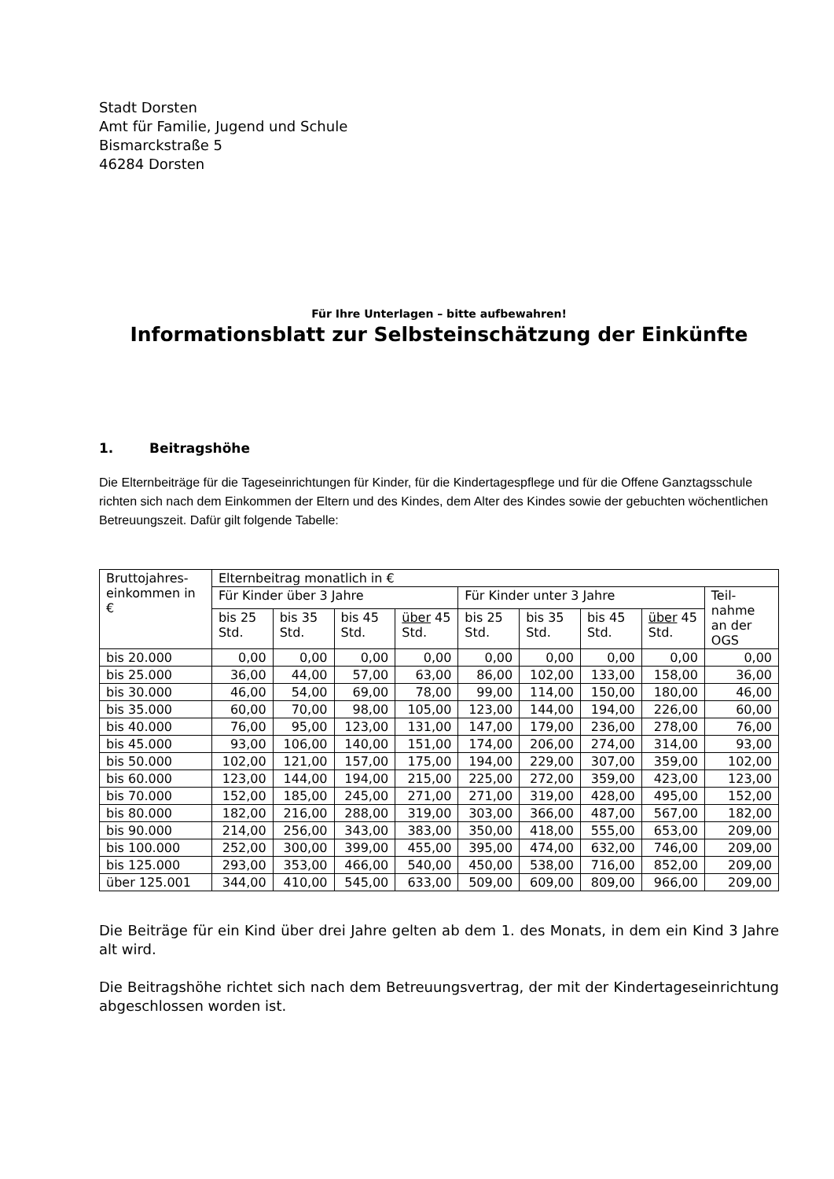Stadt Dorsten
Amt für Familie, Jugend und Schule
Bismarckstraße 5
46284 Dorsten
Für Ihre Unterlagen – bitte aufbewahren!
Informationsblatt zur Selbsteinschätzung der Einkünfte
1. Beitragshöhe
Die Elternbeiträge für die Tageseinrichtungen für Kinder, für die Kindertagespflege und für die Offene Ganztagsschule richten sich nach dem Einkommen der Eltern und des Kindes, dem Alter des Kindes sowie der gebuchten wöchentlichen Betreuungszeit. Dafür gilt folgende Tabelle:
| Bruttojahres-einkommen in € | Elternbeitrag monatlich in € | | | | | | | | |
| --- | --- | --- | --- | --- | --- | --- | --- | --- | --- |
| | Für Kinder über 3 Jahre | | | | Für Kinder unter 3 Jahre | | | | Teil-nahme an der OGS |
| | bis 25 Std. | bis 35 Std. | bis 45 Std. | über 45 Std. | bis 25 Std. | bis 35 Std. | bis 45 Std. | über 45 Std. | |
| bis 20.000 | 0,00 | 0,00 | 0,00 | 0,00 | 0,00 | 0,00 | 0,00 | 0,00 | 0,00 |
| bis 25.000 | 36,00 | 44,00 | 57,00 | 63,00 | 86,00 | 102,00 | 133,00 | 158,00 | 36,00 |
| bis 30.000 | 46,00 | 54,00 | 69,00 | 78,00 | 99,00 | 114,00 | 150,00 | 180,00 | 46,00 |
| bis 35.000 | 60,00 | 70,00 | 98,00 | 105,00 | 123,00 | 144,00 | 194,00 | 226,00 | 60,00 |
| bis 40.000 | 76,00 | 95,00 | 123,00 | 131,00 | 147,00 | 179,00 | 236,00 | 278,00 | 76,00 |
| bis 45.000 | 93,00 | 106,00 | 140,00 | 151,00 | 174,00 | 206,00 | 274,00 | 314,00 | 93,00 |
| bis 50.000 | 102,00 | 121,00 | 157,00 | 175,00 | 194,00 | 229,00 | 307,00 | 359,00 | 102,00 |
| bis 60.000 | 123,00 | 144,00 | 194,00 | 215,00 | 225,00 | 272,00 | 359,00 | 423,00 | 123,00 |
| bis 70.000 | 152,00 | 185,00 | 245,00 | 271,00 | 271,00 | 319,00 | 428,00 | 495,00 | 152,00 |
| bis 80.000 | 182,00 | 216,00 | 288,00 | 319,00 | 303,00 | 366,00 | 487,00 | 567,00 | 182,00 |
| bis 90.000 | 214,00 | 256,00 | 343,00 | 383,00 | 350,00 | 418,00 | 555,00 | 653,00 | 209,00 |
| bis 100.000 | 252,00 | 300,00 | 399,00 | 455,00 | 395,00 | 474,00 | 632,00 | 746,00 | 209,00 |
| bis 125.000 | 293,00 | 353,00 | 466,00 | 540,00 | 450,00 | 538,00 | 716,00 | 852,00 | 209,00 |
| über 125.001 | 344,00 | 410,00 | 545,00 | 633,00 | 509,00 | 609,00 | 809,00 | 966,00 | 209,00 |
Die Beiträge für ein Kind über drei Jahre gelten ab dem 1. des Monats, in dem ein Kind 3 Jahre alt wird.
Die Beitragshöhe richtet sich nach dem Betreuungsvertrag, der mit der Kindertageseinrichtung abgeschlossen worden ist.